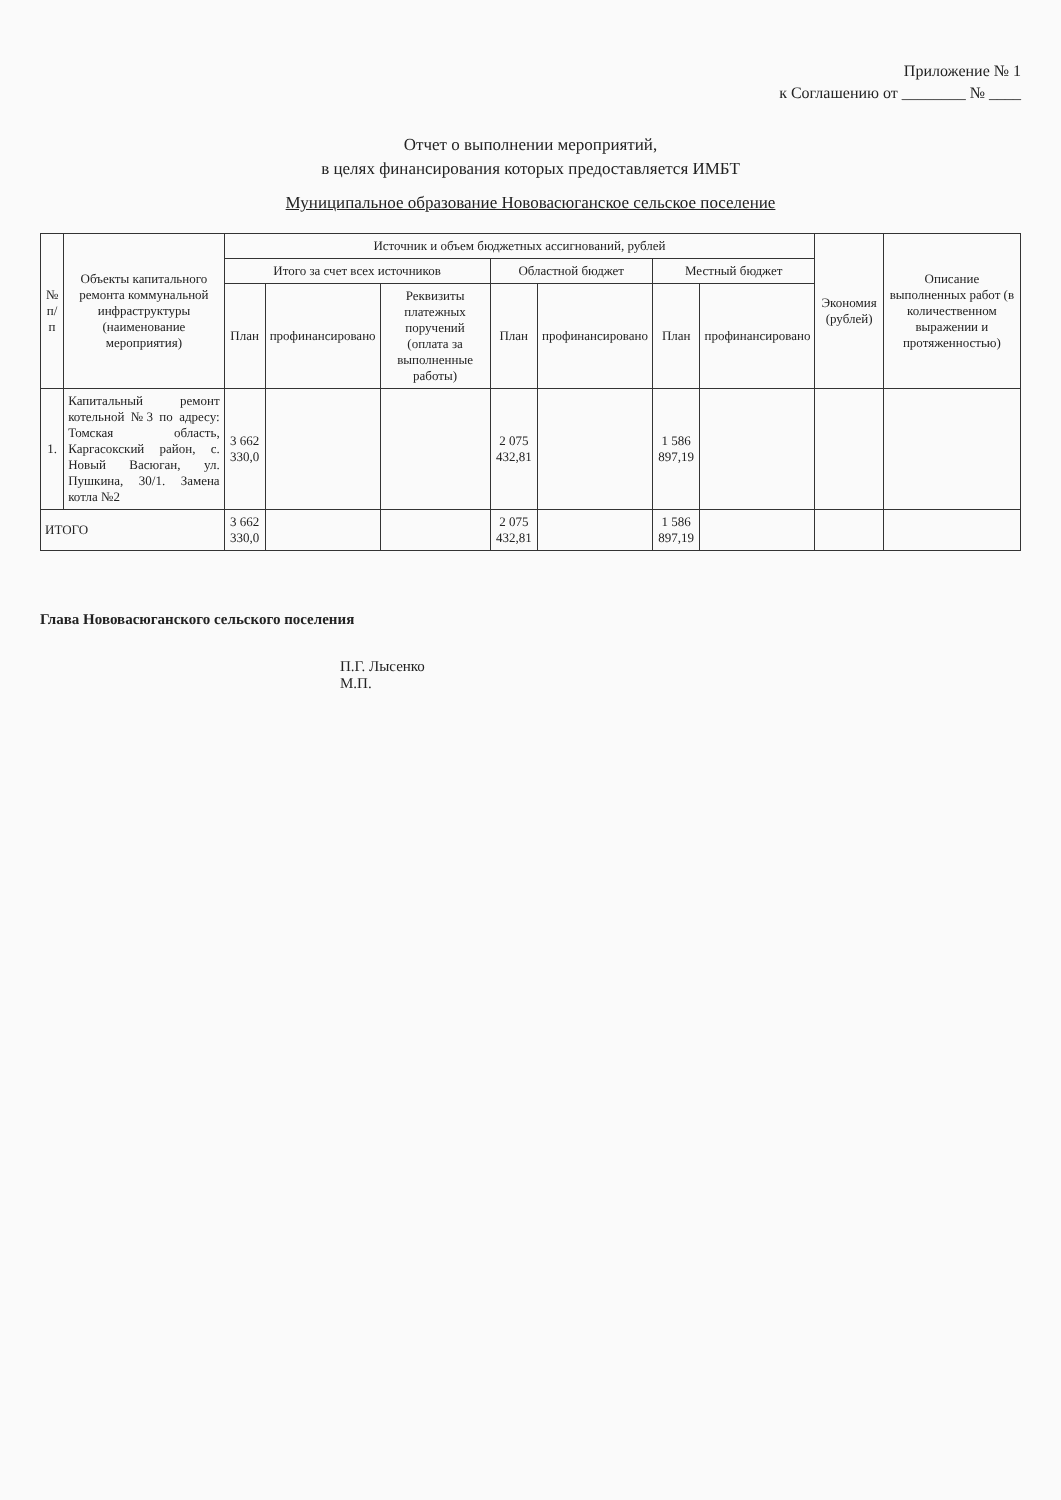Приложение № 1
к Соглашению от ________ № ____
Отчет о выполнении мероприятий,
в целях финансирования которых предоставляется ИМБТ
Муниципальное образование Нововасюганское сельское поселение
| № п/п | Объекты капитального ремонта коммунальной инфраструктуры (наименование мероприятия) | Источник и объем бюджетных ассигнований, рублей | | | | | | | Экономия (рублей) | Описание выполненных работ (в количественном выражении и протяженностью) |
| --- | --- | --- | --- | --- | --- | --- | --- | --- | --- | --- |
| | | Итого за счет всех источников | | | Областной бюджет | | Местный бюджет | | | |
| | | План | профинансировано | Реквизиты платежных поручений (оплата за выполненные работы) | План | профинансировано | План | профинансировано | | |
| 1. | Капитальный ремонт котельной №3 по адресу: Томская область, Каргасокский район, с. Новый Васюган, ул. Пушкина, 30/1. Замена котла №2 | 3 662 330,0 | | | 2 075 432,81 | | 1 586 897,19 | | | |
| ИТОГО | | 3 662 330,0 | | | 2 075 432,81 | | 1 586 897,19 | | | |
Глава Нововасюганского сельского поселения
П.Г. Лысенко
М.П.